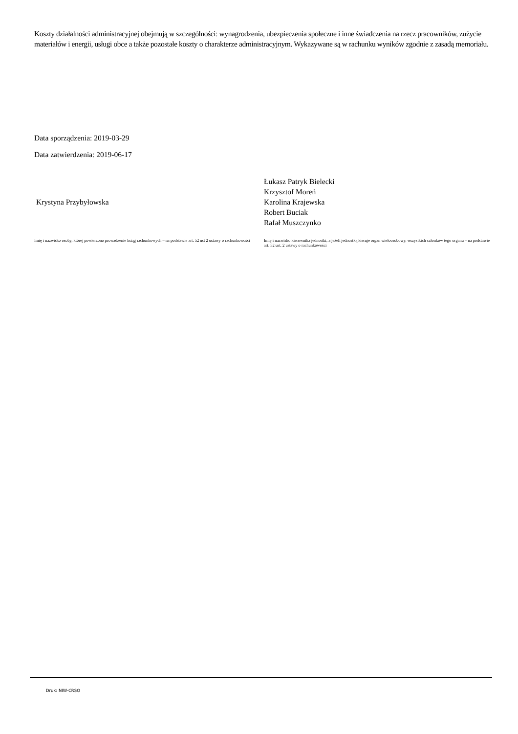Koszty działalności administracyjnej obejmują w szczególności: wynagrodzenia, ubezpieczenia społeczne i inne świadczenia na rzecz pracowników, zużycie materiałów i energii, usługi obce a także pozostałe koszty o charakterze administracyjnym. Wykazywane są w rachunku wyników zgodnie z zasadą memoriału.
Data sporządzenia: 2019-03-29
Data zatwierdzenia: 2019-06-17
Krystyna Przybyłowska
Imię i nazwisko osoby, której powierzono prowadzenie ksiąg rachunkowych – na podstawie art. 52 ust 2 ustawy o rachunkowości
Łukasz Patryk Bielecki
Krzysztof Moreń
Karolina Krajewska
Robert Buciak
Rafał Muszczynko
Imię i nazwisko kierownika jednostki, a jeżeli jednostką kieruje organ wieloosobowy, wszystkich członków tego organu – na podstawie art. 52 ust. 2 ustawy o rachunkowości
Druk: NIW-CRSO